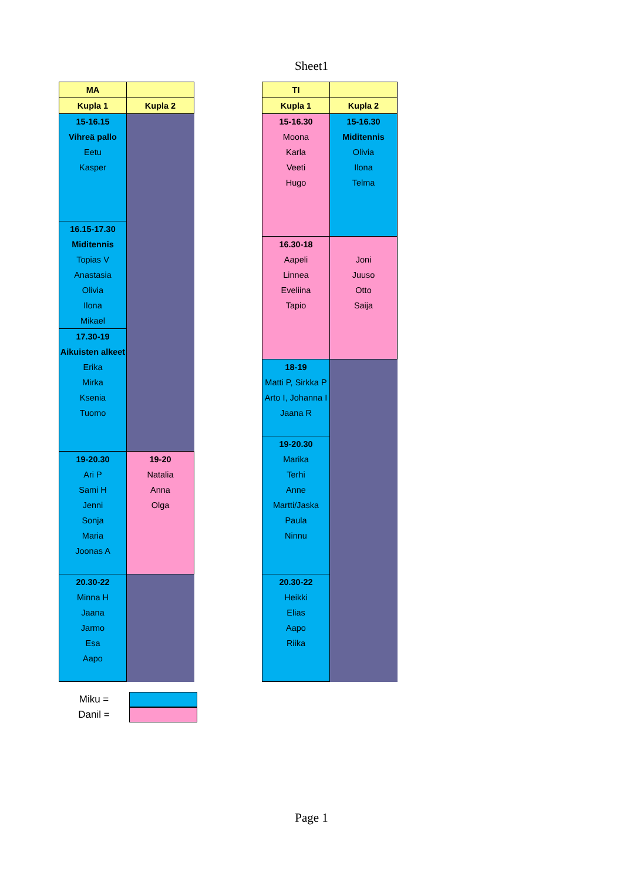Sheet1
| MA | |
| --- | --- |
| Kupla 1 | Kupla 2 |
| 15-16.15 Vihreä pallo Eetu Kasper | |
| 16.15-17.30 Miditennis Topias V Anastasia Olivia Ilona Mikael | |
| 17.30-19 Aikuisten alkeet Erika Mirka Ksenia Tuomo | |
| 19-20.30 Ari P Sami H Jenni Sonja Maria Joonas A | 19-20 Natalia Anna Olga |
| 20.30-22 Minna H Jaana Jarmo Esa Aapo | |
| TI | |
| --- | --- |
| Kupla 1 | Kupla 2 |
| 15-16.30 Moona Karla Veeti Hugo | 15-16.30 Miditennis Olivia Ilona Telma |
| 16.30-18 Aapeli Linnea Eveliina Tapio | Joni Juuso Otto Saija |
| 18-19 Matti P, Sirkka P Arto I, Johanna I Jaana R | |
| 19-20.30 Marika Terhi Anne Martti/Jaska Paula Ninnu | |
| 20.30-22 Heikki Elias Aapo Riika | |
Miku =
Danil =
Page 1